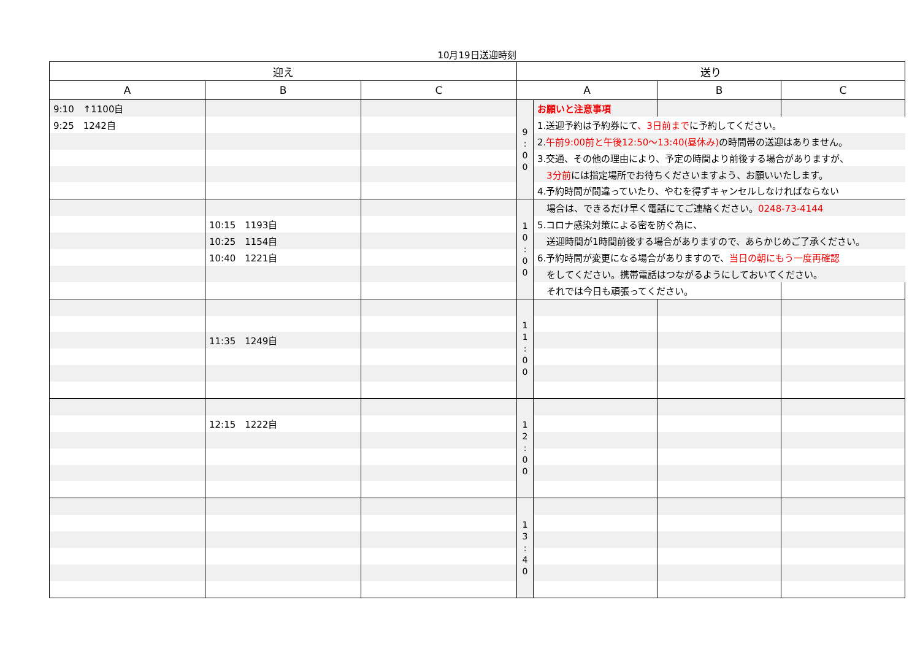10月19日送迎時刻
| 迎え | | | 送り | | | |
| --- | --- | --- | --- | --- | --- | --- |
| A | B | C | A | | B | C |
| 9:10 ↑1100自 | | | 9 : 0 0 | お願いと注意事項 | | |
| 9:25 1242自 | | | | 1.送迎予約は予約券にて 、3日前まで に予約してください。 | | |
| | | | | 2. 午前9:00前と午後12:50～13:40(昼休み) の時間帯の送迎はありません。 | | |
| | | | | 3.交通、その他の理由により、予定の時間より前後する場合がありますが、 | | |
| | | | | 3分前 には指定場所でお待ちくださいますよう、お願いいたします。 | | |
| | | | | 4.予約時間が間違っていたり、やむを得ずキャンセルしなければならない | | |
| | | | 1 0 : 0 0 | 場合は、できるだけ早く電話にてご連絡ください。 0248-73-4144 | | |
| | 10:15 1193自 | | | 5.コロナ感染対策による密を防ぐ為に、 | | |
| | 10:25 1154自 | | | 送迎時間が1時間前後する場合がありますので、あらかじめご了承ください。 | | |
| | 10:40 1221自 | | | 6.予約時間が変更になる場合がありますので、 当日の朝にもう一度再確認 | | |
| | | | | をしてください。携帯電話はつながるようにしておいてください。 | | |
| | | | | それでは今日も頑張ってください。 | | |
| | | | 1 1 : 0 0 | | | |
| | 11:35 1249自 | | | | | |
| | | | 1 2 : 0 0 | | | |
| | 12:15 1222自 | | | | | |
| | | | 1 3 : 4 0 | | | |